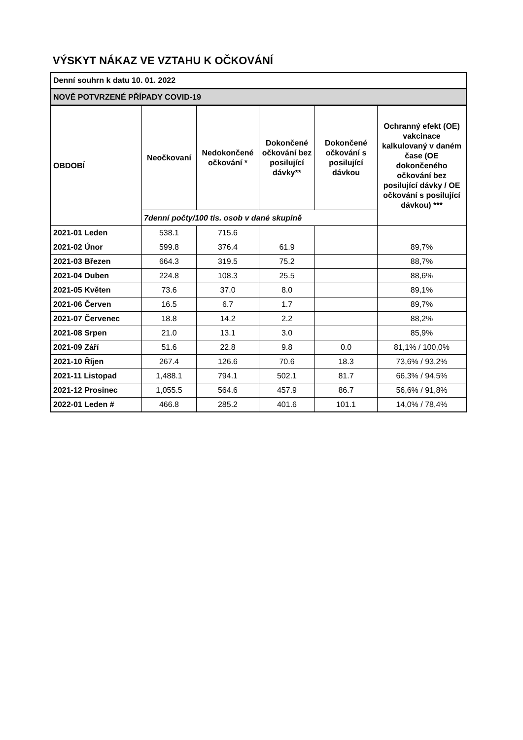VÝSKYT NÁKAZ VE VZTAHU K OČKOVÁNÍ
| Denní souhrn k datu 10. 01. 2022 | | | | | |
| NOVĚ POTVRZENÉ PŘÍPADY COVID-19 | | | | | |
| OBDOBÍ | Neočkovaní | Nedokončené očkování * | Dokončené očkování bez posilující dávky** | Dokončené očkování s posilující dávkou | Ochranný efekt (OE) vakcinace kalkulovaný v daném čase (OE dokončeného očkování bez posilující dávky / OE očkování s posilující dávkou) *** |
| | 7denní počty/100 tis. osob v dané skupině | | | | |
| 2021-01 Leden | 538.1 | 715.6 | | | |
| 2021-02 Únor | 599.8 | 376.4 | 61.9 | | 89,7% |
| 2021-03 Březen | 664.3 | 319.5 | 75.2 | | 88,7% |
| 2021-04 Duben | 224.8 | 108.3 | 25.5 | | 88,6% |
| 2021-05 Květen | 73.6 | 37.0 | 8.0 | | 89,1% |
| 2021-06 Červen | 16.5 | 6.7 | 1.7 | | 89,7% |
| 2021-07 Červenec | 18.8 | 14.2 | 2.2 | | 88,2% |
| 2021-08 Srpen | 21.0 | 13.1 | 3.0 | | 85,9% |
| 2021-09 Září | 51.6 | 22.8 | 9.8 | 0.0 | 81,1% / 100,0% |
| 2021-10 Říjen | 267.4 | 126.6 | 70.6 | 18.3 | 73,6% / 93,2% |
| 2021-11 Listopad | 1,488.1 | 794.1 | 502.1 | 81.7 | 66,3% / 94,5% |
| 2021-12 Prosinec | 1,055.5 | 564.6 | 457.9 | 86.7 | 56,6% / 91,8% |
| 2022-01 Leden # | 466.8 | 285.2 | 401.6 | 101.1 | 14,0% / 78,4% |